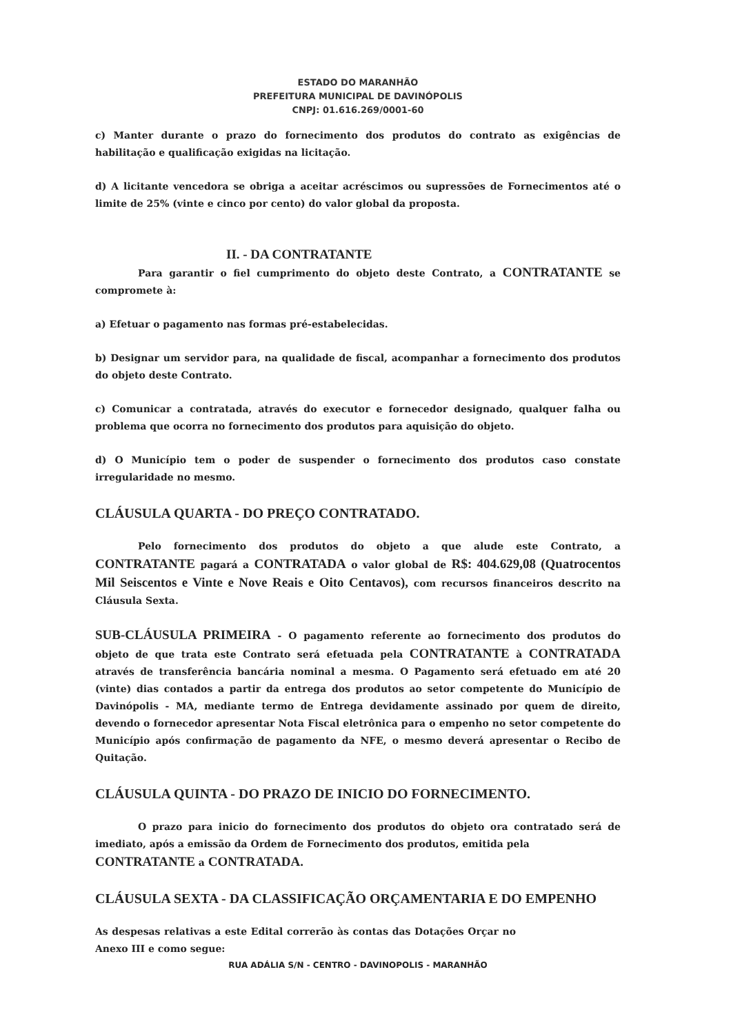ESTADO DO MARANHÃO
PREFEITURA MUNICIPAL DE DAVINÓPOLIS
CNPJ: 01.616.269/0001-60
c) Manter durante o prazo do fornecimento dos produtos do contrato as exigências de habilitação e qualificação exigidas na licitação.
d) A licitante vencedora se obriga a aceitar acréscimos ou supressões de Fornecimentos até o limite de 25% (vinte e cinco por cento) do valor global da proposta.
II. - DA CONTRATANTE
Para garantir o fiel cumprimento do objeto deste Contrato, a CONTRATANTE se compromete à:
a) Efetuar o pagamento nas formas pré-estabelecidas.
b) Designar um servidor para, na qualidade de fiscal, acompanhar a fornecimento dos produtos do objeto deste Contrato.
c) Comunicar a contratada, através do executor e fornecedor designado, qualquer falha ou problema que ocorra no fornecimento dos produtos para aquisição do objeto.
d) O Município tem o poder de suspender o fornecimento dos produtos caso constate irregularidade no mesmo.
CLÁUSULA QUARTA - DO PREÇO CONTRATADO.
Pelo fornecimento dos produtos do objeto a que alude este Contrato, a CONTRATANTE pagará a CONTRATADA o valor global de R$: 404.629,08 (Quatrocentos Mil Seiscentos e Vinte e Nove Reais e Oito Centavos), com recursos financeiros descrito na Cláusula Sexta.
SUB-CLÁUSULA PRIMEIRA - O pagamento referente ao fornecimento dos produtos do objeto de que trata este Contrato será efetuada pela CONTRATANTE à CONTRATADA através de transferência bancária nominal a mesma. O Pagamento será efetuado em até 20 (vinte) dias contados a partir da entrega dos produtos ao setor competente do Município de Davinópolis - MA, mediante termo de Entrega devidamente assinado por quem de direito, devendo o fornecedor apresentar Nota Fiscal eletrônica para o empenho no setor competente do Município após confirmação de pagamento da NFE, o mesmo deverá apresentar o Recibo de Quitação.
CLÁUSULA QUINTA - DO PRAZO DE INICIO DO FORNECIMENTO.
O prazo para inicio do fornecimento dos produtos do objeto ora contratado será de imediato, após a emissão da Ordem de Fornecimento dos produtos, emitida pela
CONTRATANTE a CONTRATADA.
CLÁUSULA SEXTA - DA CLASSIFICAÇÃO ORÇAMENTARIA E DO EMPENHO
As despesas relativas a este Edital correrão às contas das Dotações Orçar no Anexo III e como segue:
RUA ADÁLIA S/N - CENTRO - DAVINOPOLIS - MARANHÃO